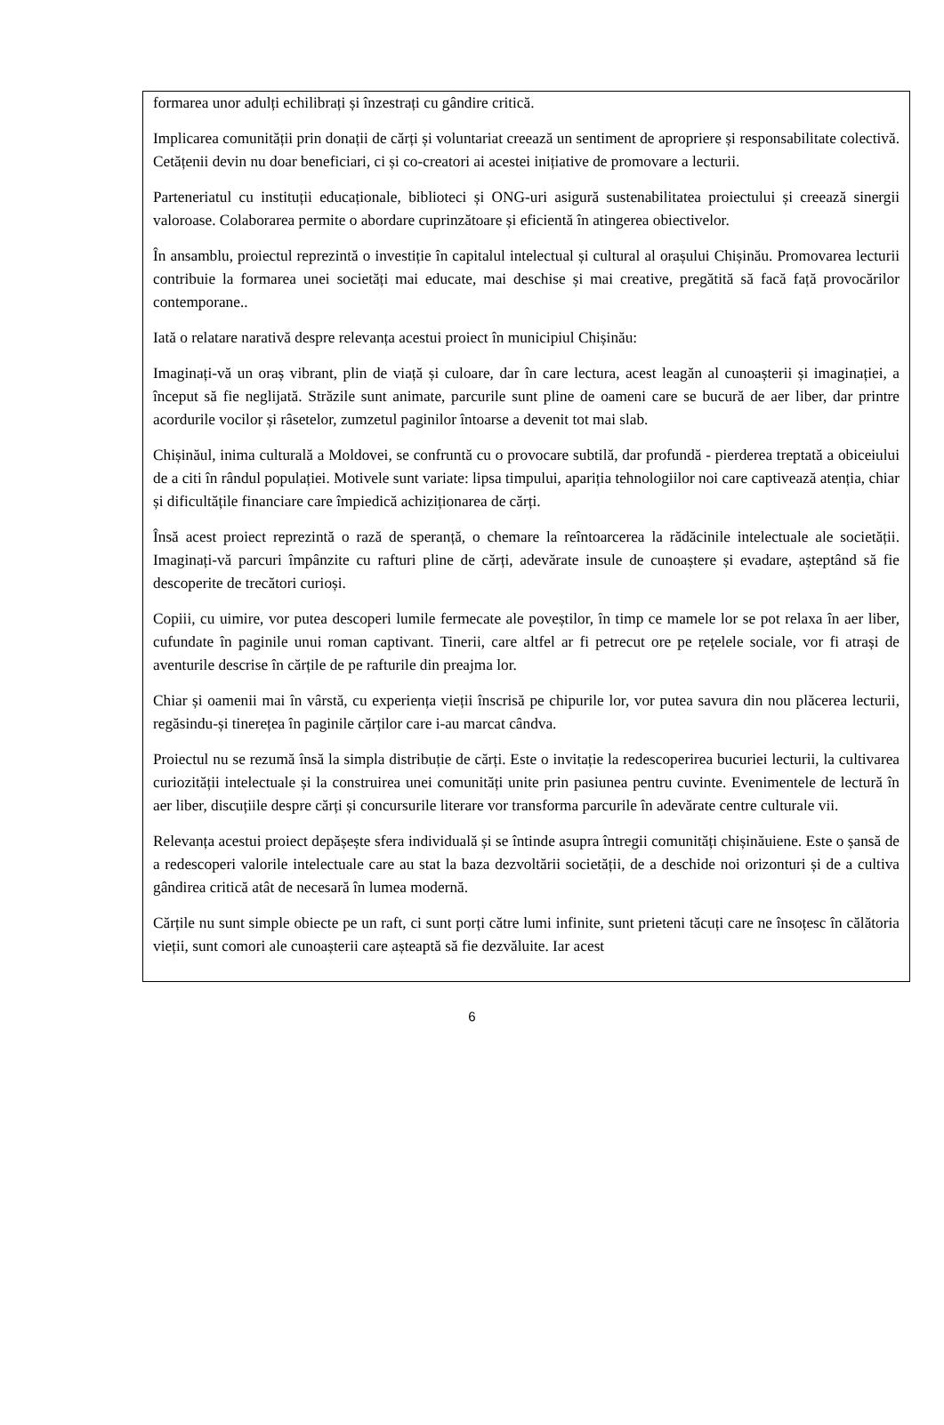formarea unor adulți echilibrați și înzestrați cu gândire critică.
Implicarea comunității prin donații de cărți și voluntariat creează un sentiment de apropriere și responsabilitate colectivă. Cetățenii devin nu doar beneficiari, ci și co-creatori ai acestei inițiative de promovare a lecturii.
Parteneriatul cu instituții educaționale, biblioteci și ONG-uri asigură sustenabilitatea proiectului și creează sinergii valoroase. Colaborarea permite o abordare cuprinzătoare și eficientă în atingerea obiectivelor.
În ansamblu, proiectul reprezintă o investiție în capitalul intelectual și cultural al orașului Chișinău. Promovarea lecturii contribuie la formarea unei societăți mai educate, mai deschise și mai creative, pregătită să facă față provocărilor contemporane..
Iată o relatare narativă despre relevanța acestui proiect în municipiul Chișinău:
Imaginați-vă un oraș vibrant, plin de viață și culoare, dar în care lectura, acest leagăn al cunoașterii și imaginației, a început să fie neglijată. Străzile sunt animate, parcurile sunt pline de oameni care se bucură de aer liber, dar printre acordurile vocilor și râsetelor, zumzetul paginilor întoarse a devenit tot mai slab.
Chișinăul, inima culturală a Moldovei, se confruntă cu o provocare subtilă, dar profundă - pierderea treptată a obiceiului de a citi în rândul populației. Motivele sunt variate: lipsa timpului, apariția tehnologiilor noi care captivează atenția, chiar și dificultățile financiare care împiedică achiziționarea de cărți.
Însă acest proiect reprezintă o rază de speranță, o chemare la reîntoarcerea la rădăcinile intelectuale ale societății. Imaginați-vă parcuri împânzite cu rafturi pline de cărți, adevărate insule de cunoaștere și evadare, așteptând să fie descoperite de trecători curioși.
Copiii, cu uimire, vor putea descoperi lumile fermecate ale poveștilor, în timp ce mamele lor se pot relaxa în aer liber, cufundate în paginile unui roman captivant. Tinerii, care altfel ar fi petrecut ore pe rețelele sociale, vor fi atrași de aventurile descrise în cărțile de pe rafturile din preajma lor.
Chiar și oamenii mai în vârstă, cu experiența vieții înscrisă pe chipurile lor, vor putea savura din nou plăcerea lecturii, regăsindu-și tinerețea în paginile cărților care i-au marcat cândva.
Proiectul nu se rezumă însă la simpla distribuție de cărți. Este o invitație la redescoperirea bucuriei lecturii, la cultivarea curiozității intelectuale și la construirea unei comunități unite prin pasiunea pentru cuvinte. Evenimentele de lectură în aer liber, discuțiile despre cărți și concursurile literare vor transforma parcurile în adevărate centre culturale vii.
Relevanța acestui proiect depășește sfera individuală și se întinde asupra întregii comunități chișinăuiene. Este o șansă de a redescoperi valorile intelectuale care au stat la baza dezvoltării societății, de a deschide noi orizonturi și de a cultiva gândirea critică atât de necesară în lumea modernă.
Cărțile nu sunt simple obiecte pe un raft, ci sunt porți către lumi infinite, sunt prieteni tăcuți care ne însoțesc în călătoria vieții, sunt comori ale cunoașterii care așteaptă să fie dezvăluite. Iar acest
6